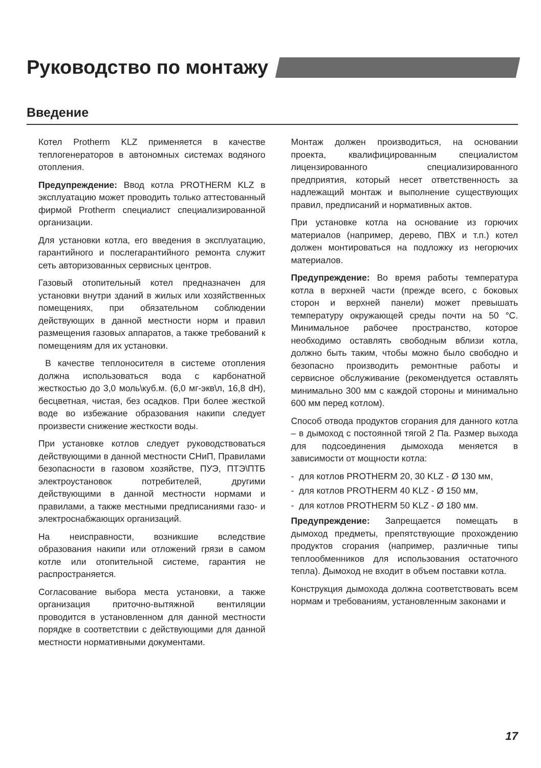Руководство по монтажу
Введение
Котел Protherm KLZ применяется в качестве теплогенераторов в автономных системах водяного отопления.
Предупреждение: Ввод котла PROTHERM KLZ в эксплуатацию может проводить только аттестованный фирмой Protherm специалист специализированной организации.
Для установки котла, его введения в эксплуатацию, гарантийного и послегарантийного ремонта служит сеть авторизованных сервисных центров.
Газовый отопительный котел предназначен для установки внутри зданий в жилых или хозяйственных помещениях, при обязательном соблюдении действующих в данной местности норм и правил размещения газовых аппаратов, а также требований к помещениям для их установки.
В качестве теплоносителя в системе отопления должна использоваться вода с карбонатной жесткостью до 3,0 моль\куб.м. (6,0 мг-экв\л, 16,8 dH), бесцветная, чистая, без осадков. При более жесткой воде во избежание образования накипи следует произвести снижение жесткости воды.
При установке котлов следует руководствоваться действующими в данной местности СНиП, Правилами безопасности в газовом хозяйстве, ПУЭ, ПТЭ\ПТБ электроустановок потребителей, другими действующими в данной местности нормами и правилами, а также местными предписаниями газо- и электроснабжающих организаций.
На неисправности, возникшие вследствие образования накипи или отложений грязи в самом котле или отопительной системе, гарантия не распространяется.
Согласование выбора места установки, а также организация приточно-вытяжной вентиляции проводится в установленном для данной местности порядке в соответствии с действующими для данной местности нормативными документами.
Монтаж должен производиться, на основании проекта, квалифицированным специалистом лицензированного специализированного предприятия, который несет ответственность за надлежащий монтаж и выполнение существующих правил, предписаний и нормативных актов.
При установке котла на основание из горючих материалов (например, дерево, ПВХ и т.п.) котел должен монтироваться на подложку из негорючих материалов.
Предупреждение: Во время работы температура котла в верхней части (прежде всего, с боковых сторон и верхней панели) может превышать температуру окружающей среды почти на 50 °C. Минимальное рабочее пространство, которое необходимо оставлять свободным вблизи котла, должно быть таким, чтобы можно было свободно и безопасно производить ремонтные работы и сервисное обслуживание (рекомендуется оставлять минимально 300 мм с каждой стороны и минимально 600 мм перед котлом).
Способ отвода продуктов сгорания для данного котла – в дымоход с постоянной тягой 2 Па. Размер выхода для подсоединения дымохода меняется в зависимости от мощности котла:
- для котлов PROTHERM 20, 30 KLZ - Ø 130 мм,
- для котлов PROTHERM 40 KLZ - Ø 150 мм,
- для котлов PROTHERM 50 KLZ - Ø 180 мм.
Предупреждение: Запрещается помещать в дымоход предметы, препятствующие прохождению продуктов сгорания (например, различные типы теплообменников для использования остаточного тепла). Дымоход не входит в объем поставки котла.
Конструкция дымохода должна соответствовать всем нормам и требованиям, установленным законами и
17